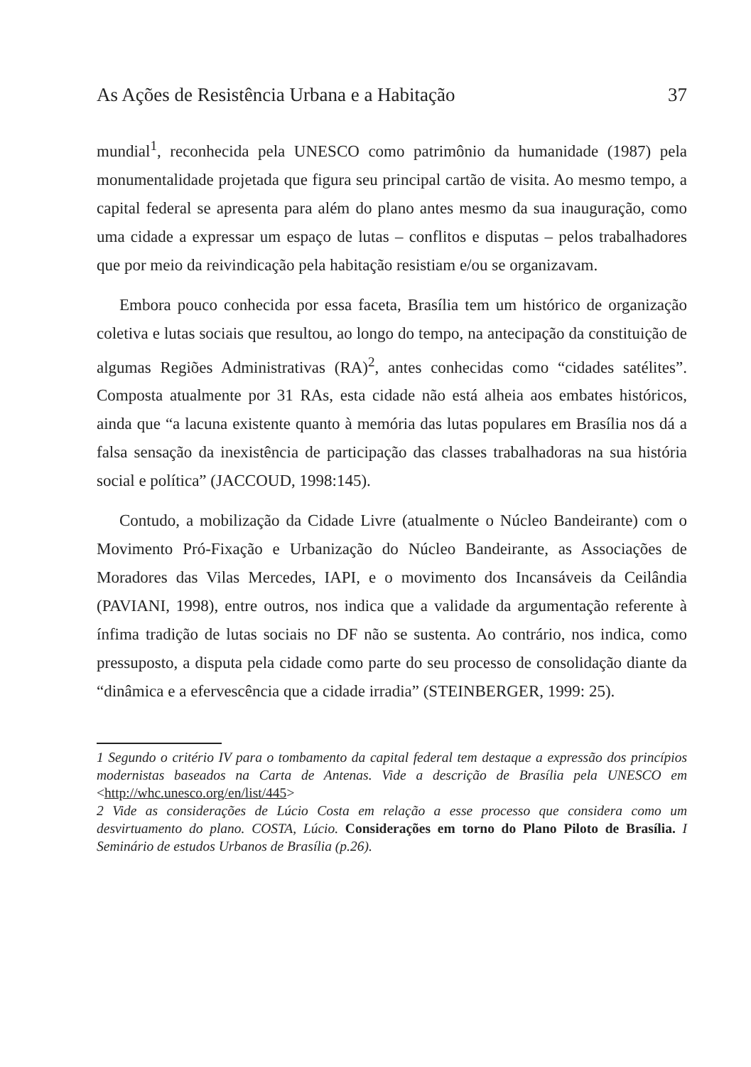As Ações de Resistência Urbana e a Habitação 37
mundial<sup>1</sup>, reconhecida pela UNESCO como patrimônio da humanidade (1987) pela monumentalidade projetada que figura seu principal cartão de visita. Ao mesmo tempo, a capital federal se apresenta para além do plano antes mesmo da sua inauguração, como uma cidade a expressar um espaço de lutas – conflitos e disputas – pelos trabalhadores que por meio da reivindicação pela habitação resistiam e/ou se organizavam.
Embora pouco conhecida por essa faceta, Brasília tem um histórico de organização coletiva e lutas sociais que resultou, ao longo do tempo, na antecipação da constituição de algumas Regiões Administrativas (RA)<sup>2</sup>, antes conhecidas como “cidades satélites”. Composta atualmente por 31 RAs, esta cidade não está alheia aos embates históricos, ainda que “a lacuna existente quanto à memória das lutas populares em Brasília nos dá a falsa sensação da inexistência de participação das classes trabalhadoras na sua história social e política” (JACCOUD, 1998:145).
Contudo, a mobilização da Cidade Livre (atualmente o Núcleo Bandeirante) com o Movimento Pró-Fixação e Urbanização do Núcleo Bandeirante, as Associações de Moradores das Vilas Mercedes, IAPI, e o movimento dos Incansáveis da Ceilândia (PAVIANI, 1998), entre outros, nos indica que a validade da argumentação referente à ínfima tradição de lutas sociais no DF não se sustenta. Ao contrário, nos indica, como pressuposto, a disputa pela cidade como parte do seu processo de consolidação diante da “dinâmica e a efervescência que a cidade irradia” (STEINBERGER, 1999: 25).
1 Segundo o critério IV para o tombamento da capital federal tem destaque a expressão dos princípios modernistas baseados na Carta de Antenas. Vide a descrição de Brasília pela UNESCO em <http://whc.unesco.org/en/list/445>
2 Vide as considerações de Lúcio Costa em relação a esse processo que considera como um desvirtuamento do plano. COSTA, Lúcio. Considerações em torno do Plano Piloto de Brasília. I Seminário de estudos Urbanos de Brasília (p.26).